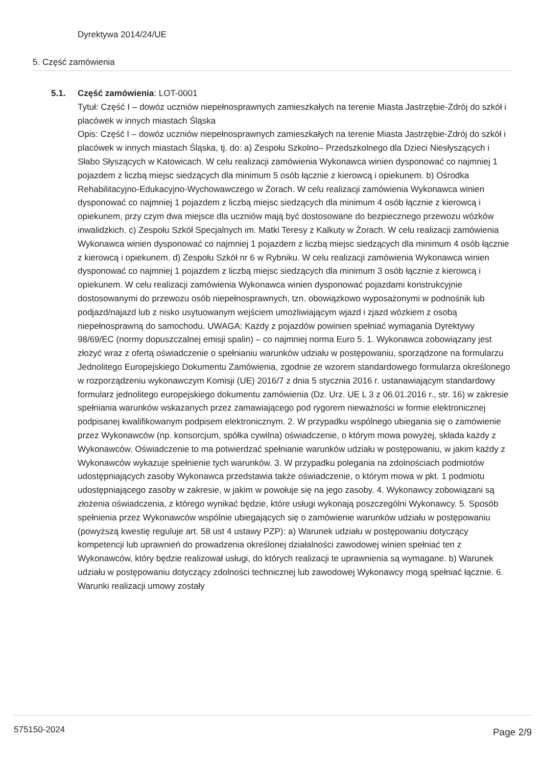Dyrektywa 2014/24/UE
5. Część zamówienia
5.1. Część zamówienia: LOT-0001
Tytuł: Część I – dowóz uczniów niepełnosprawnych zamieszkałych na terenie Miasta Jastrzębie-Zdrój do szkół i placówek w innych miastach Śląska
Opis: Część I – dowóz uczniów niepełnosprawnych zamieszkałych na terenie Miasta Jastrzębie-Zdrój do szkół i placówek w innych miastach Śląska, tj. do: a) Zespołu Szkolno– Przedszkolnego dla Dzieci Niesłyszących i Słabo Słyszących w Katowicach. W celu realizacji zamówienia Wykonawca winien dysponować co najmniej 1 pojazdem z liczbą miejsc siedzących dla minimum 5 osób łącznie z kierowcą i opiekunem. b) Ośrodka Rehabilitacyjno-Edukacyjno-Wychowawczego w Żorach. W celu realizacji zamówienia Wykonawca winien dysponować co najmniej 1 pojazdem z liczbą miejsc siedzących dla minimum 4 osób łącznie z kierowcą i opiekunem, przy czym dwa miejsce dla uczniów mają być dostosowane do bezpiecznego przewozu wózków inwalidzkich. c) Zespołu Szkół Specjalnych im. Matki Teresy z Kalkuty w Żorach. W celu realizacji zamówienia Wykonawca winien dysponować co najmniej 1 pojazdem z liczbą miejsc siedzących dla minimum 4 osób łącznie z kierowcą i opiekunem. d) Zespołu Szkół nr 6 w Rybniku. W celu realizacji zamówienia Wykonawca winien dysponować co najmniej 1 pojazdem z liczbą miejsc siedzących dla minimum 3 osób łącznie z kierowcą i opiekunem. W celu realizacji zamówienia Wykonawca winien dysponować pojazdami konstrukcyjnie dostosowanymi do przewozu osób niepełnosprawnych, tzn. obowiązkowo wyposażonymi w podnośnik lub podjazd/najazd lub z nisko usytuowanym wejściem umożliwiającym wjazd i zjazd wózkiem z osobą niepełnosprawną do samochodu. UWAGA: Każdy z pojazdów powinien spełniać wymagania Dyrektywy 98/69/EC (normy dopuszczalnej emisji spalin) – co najmniej norma Euro 5. 1. Wykonawca zobowiązany jest złożyć wraz z ofertą oświadczenie o spełnianiu warunków udziału w postępowaniu, sporządzone na formularzu Jednolitego Europejskiego Dokumentu Zamówienia, zgodnie ze wzorem standardowego formularza określonego w rozporządzeniu wykonawczym Komisji (UE) 2016/7 z dnia 5 stycznia 2016 r. ustanawiającym standardowy formularz jednolitego europejskiego dokumentu zamówienia (Dz. Urz. UE L 3 z 06.01.2016 r., str. 16) w zakresie spełniania warunków wskazanych przez zamawiającego pod rygorem nieważności w formie elektronicznej podpisanej kwalifikowanym podpisem elektronicznym. 2. W przypadku wspólnego ubiegania się o zamówienie przez Wykonawców (np. konsorcjum, spółka cywilna) oświadczenie, o którym mowa powyżej, składa każdy z Wykonawców. Oświadczenie to ma potwierdzać spełnianie warunków udziału w postępowaniu, w jakim każdy z Wykonawców wykazuje spełnienie tych warunków. 3. W przypadku polegania na zdolnościach podmiotów udostępniających zasoby Wykonawca przedstawia także oświadczenie, o którym mowa w pkt. 1 podmiotu udostępniającego zasoby w zakresie, w jakim w powołuje się na jego zasoby. 4. Wykonawcy zobowiązani są złożenia oświadczenia, z którego wynikać będzie, które usługi wykonają poszczególni Wykonawcy. 5. Sposób spełnienia przez Wykonawców wspólnie ubiegających się o zamówienie warunków udziału w postępowaniu (powyższą kwestię reguluje art. 58 ust 4 ustawy PZP): a) Warunek udziału w postępowaniu dotyczący kompetencji lub uprawnień do prowadzenia określonej działalności zawodowej winien spełniać ten z Wykonawców, który będzie realizował usługi, do których realizacji te uprawnienia są wymagane. b) Warunek udziału w postępowaniu dotyczący zdolności technicznej lub zawodowej Wykonawcy mogą spełniać łącznie. 6. Warunki realizacji umowy zostały
575150-2024 Page 2/9